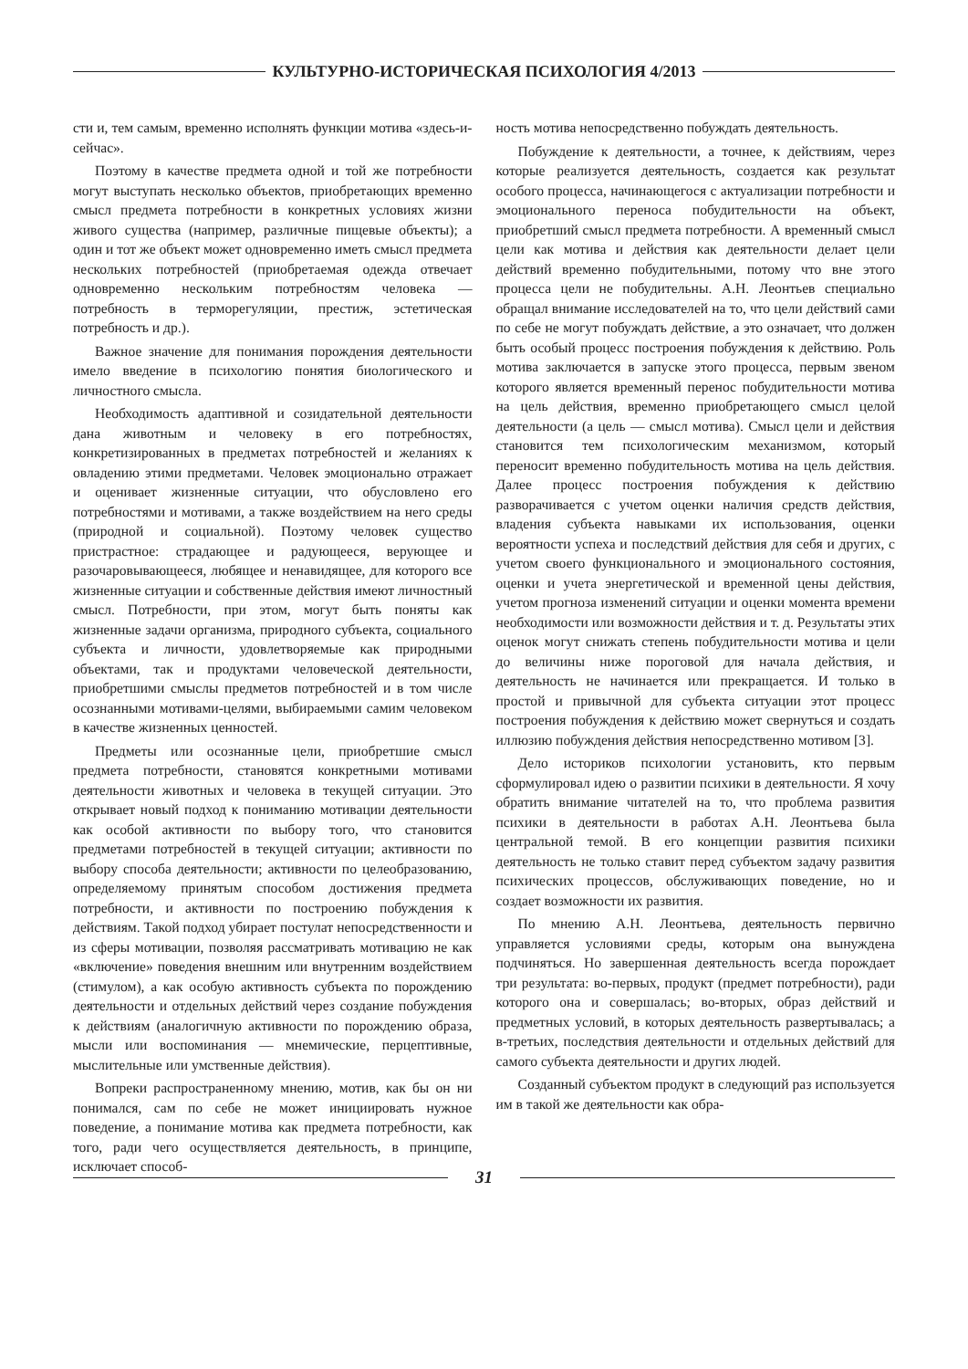КУЛЬТУРНО-ИСТОРИЧЕСКАЯ ПСИХОЛОГИЯ 4/2013
сти и, тем самым, временно исполнять функции мотива «здесь-и-сейчас».
Поэтому в качестве предмета одной и той же потребности могут выступать несколько объектов, приобретающих временно смысл предмета потребности в конкретных условиях жизни живого существа (например, различные пищевые объекты); а один и тот же объект может одновременно иметь смысл предмета нескольких потребностей (приобретаемая одежда отвечает одновременно нескольким потребностям человека — потребность в терморегуляции, престиж, эстетическая потребность и др.).
Важное значение для понимания порождения деятельности имело введение в психологию понятия биологического и личностного смысла.
Необходимость адаптивной и созидательной деятельности дана животным и человеку в его потребностях, конкретизированных в предметах потребностей и желаниях к овладению этими предметами. Человек эмоционально отражает и оценивает жизненные ситуации, что обусловлено его потребностями и мотивами, а также воздействием на него среды (природной и социальной). Поэтому человек существо пристрастное: страдающее и радующееся, верующее и разочаровывающееся, любящее и ненавидящее, для которого все жизненные ситуации и собственные действия имеют личностный смысл. Потребности, при этом, могут быть поняты как жизненные задачи организма, природного субъекта, социального субъекта и личности, удовлетворяемые как природными объектами, так и продуктами человеческой деятельности, приобретшими смыслы предметов потребностей и в том числе осознанными мотивами-целями, выбираемыми самим человеком в качестве жизненных ценностей.
Предметы или осознанные цели, приобретшие смысл предмета потребности, становятся конкретными мотивами деятельности животных и человека в текущей ситуации. Это открывает новый подход к пониманию мотивации деятельности как особой активности по выбору того, что становится предметами потребностей в текущей ситуации; активности по выбору способа деятельности; активности по целеобразованию, определяемому принятым способом достижения предмета потребности, и активности по построению побуждения к действиям. Такой подход убирает постулат непосредственности и из сферы мотивации, позволяя рассматривать мотивацию не как «включение» поведения внешним или внутренним воздействием (стимулом), а как особую активность субъекта по порождению деятельности и отдельных действий через создание побуждения к действиям (аналогичную активности по порождению образа, мысли или воспоминания — мнемические, перцептивные, мыслительные или умственные действия).
Вопреки распространенному мнению, мотив, как бы он ни понимался, сам по себе не может инициировать нужное поведение, а понимание мотива как предмета потребности, как того, ради чего осуществляется деятельность, в принципе, исключает способ-
ность мотива непосредственно побуждать деятельность.
Побуждение к деятельности, а точнее, к действиям, через которые реализуется деятельность, создается как результат особого процесса, начинающегося с актуализации потребности и эмоционального переноса побудительности на объект, приобретший смысл предмета потребности. А временный смысл цели как мотива и действия как деятельности делает цели действий временно побудительными, потому что вне этого процесса цели не побудительны. А.Н. Леонтьев специально обращал внимание исследователей на то, что цели действий сами по себе не могут побуждать действие, а это означает, что должен быть особый процесс построения побуждения к действию. Роль мотива заключается в запуске этого процесса, первым звеном которого является временный перенос побудительности мотива на цель действия, временно приобретающего смысл целой деятельности (а цель — смысл мотива). Смысл цели и действия становится тем психологическим механизмом, который переносит временно побудительность мотива на цель действия. Далее процесс построения побуждения к действию разворачивается с учетом оценки наличия средств действия, владения субъекта навыками их использования, оценки вероятности успеха и последствий действия для себя и других, с учетом своего функционального и эмоционального состояния, оценки и учета энергетической и временной цены действия, учетом прогноза изменений ситуации и оценки момента времени необходимости или возможности действия и т. д. Результаты этих оценок могут снижать степень побудительности мотива и цели до величины ниже пороговой для начала действия, и деятельность не начинается или прекращается. И только в простой и привычной для субъекта ситуации этот процесс построения побуждения к действию может свернуться и создать иллюзию побуждения действия непосредственно мотивом [3].
Дело историков психологии установить, кто первым сформулировал идею о развитии психики в деятельности. Я хочу обратить внимание читателей на то, что проблема развития психики в деятельности в работах А.Н. Леонтьева была центральной темой. В его концепции развития психики деятельность не только ставит перед субъектом задачу развития психических процессов, обслуживающих поведение, но и создает возможности их развития.
По мнению А.Н. Леонтьева, деятельность первично управляется условиями среды, которым она вынуждена подчиняться. Но завершенная деятельность всегда порождает три результата: во-первых, продукт (предмет потребности), ради которого она и совершалась; во-вторых, образ действий и предметных условий, в которых деятельность развертывалась; а в-третьих, последствия деятельности и отдельных действий для самого субъекта деятельности и других людей.
Созданный субъектом продукт в следующий раз используется им в такой же деятельности как обра-
31